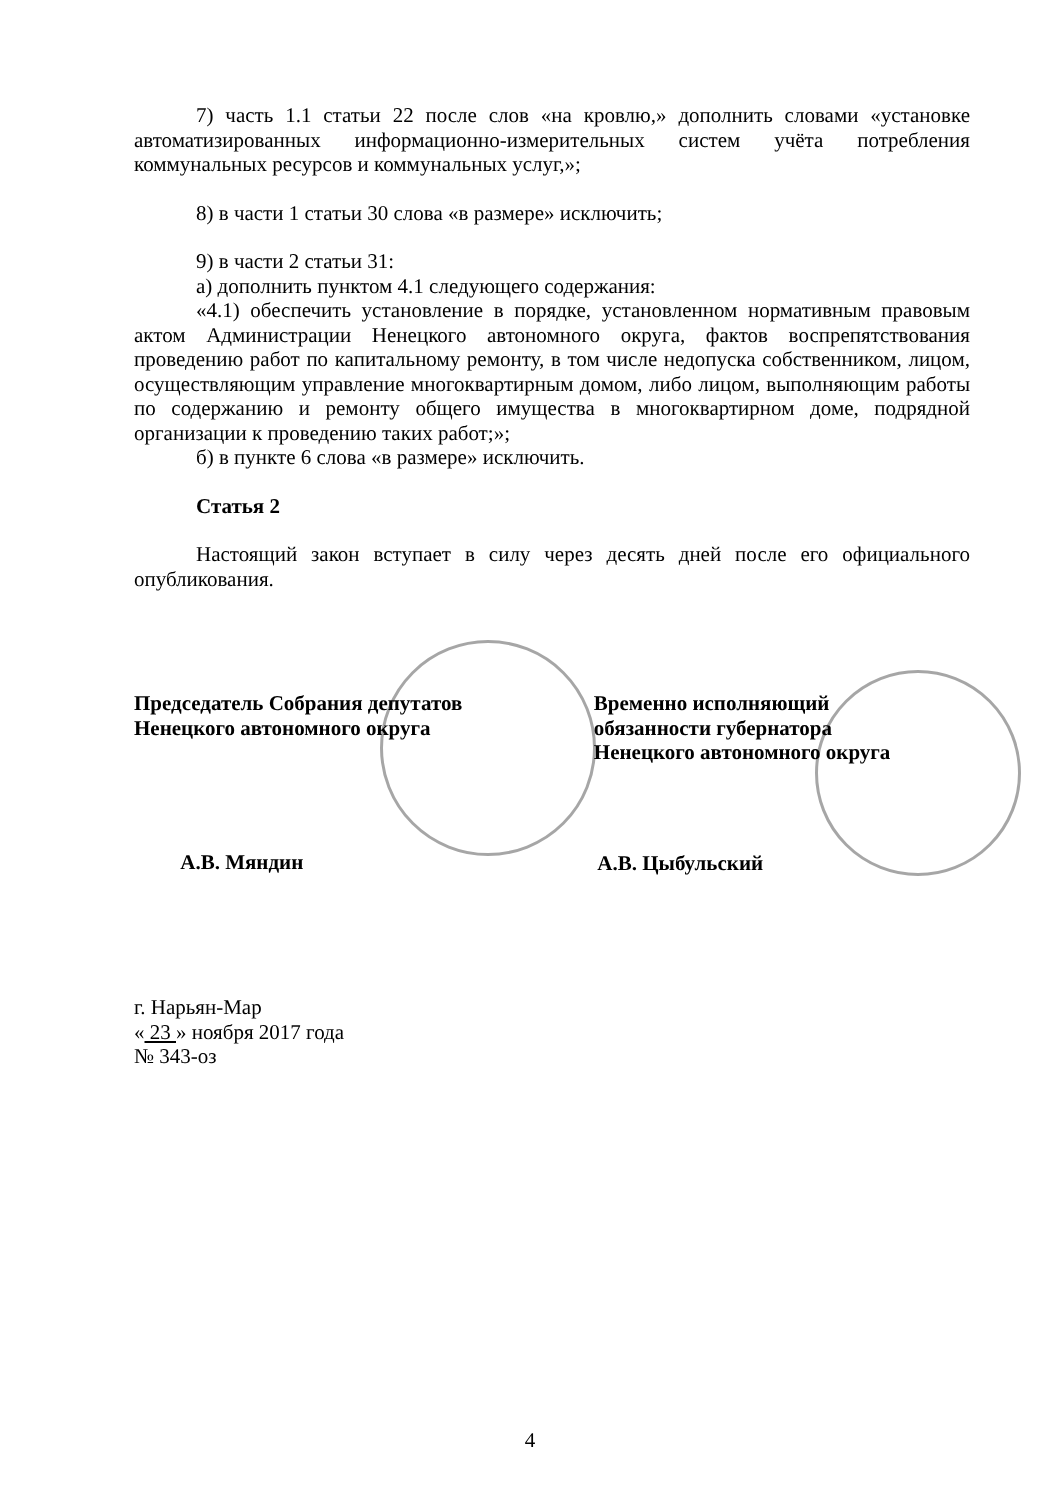7) часть 1.1 статьи 22 после слов «на кровлю,» дополнить словами «установке автоматизированных информационно-измерительных систем учёта потребления коммунальных ресурсов и коммунальных услуг,»;
8) в части 1 статьи 30 слова «в размере» исключить;
9) в части 2 статьи 31:
а) дополнить пунктом 4.1 следующего содержания:
«4.1) обеспечить установление в порядке, установленном нормативным правовым актом Администрации Ненецкого автономного округа, фактов воспрепятствования проведению работ по капитальному ремонту, в том числе недопуска собственником, лицом, осуществляющим управление многоквартирным домом, либо лицом, выполняющим работы по содержанию и ремонту общего имущества в многоквартирном доме, подрядной организации к проведению таких работ;»;
б) в пункте 6 слова «в размере» исключить.
Статья 2
Настоящий закон вступает в силу через десять дней после его официального опубликования.
Председатель Собрания депутатов
Ненецкого автономного округа
А.В. Мяндин
Временно исполняющий
обязанности губернатора
Ненецкого автономного округа
А.В. Цыбульский
г. Нарьян-Мар
« 23 » ноября 2017 года
№ 343-оз
4